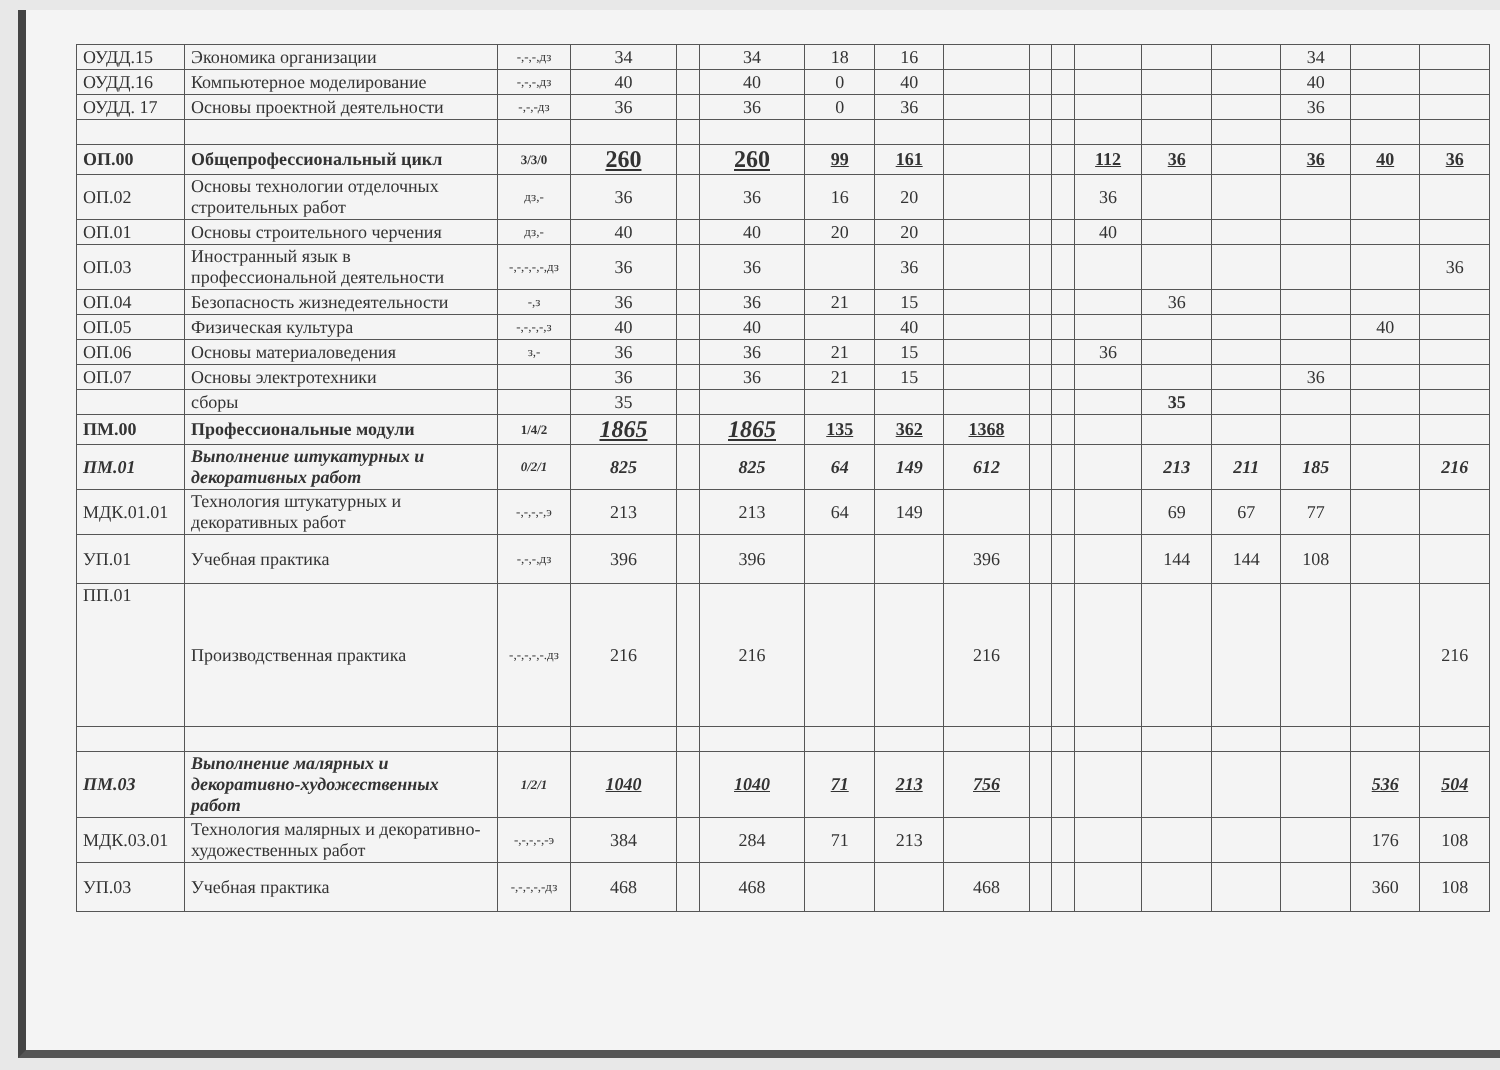| ОУДД.15 | Экономика организации | -,-,-,дз | 34 | | 34 | 18 | 16 | | | | | | | 34 | | |
| ОУДД.16 | Компьютерное моделирование | -,-,-,дз | 40 | | 40 | 0 | 40 | | | | | | | 40 | | |
| ОУДД. 17 | Основы проектной деятельности | -,-,-дз | 36 | | 36 | 0 | 36 | | | | | | | 36 | | |
| ОП.00 | Общепрофессиональный цикл | 3/3/0 | 260 | | 260 | 99 | 161 | | | | 112 | 36 | | 36 | 40 | 36 |
| ОП.02 | Основы технологии отделочных строительных работ | дз,- | 36 | | 36 | 16 | 20 | | | | 36 | | | | | |
| ОП.01 | Основы строительного черчения | дз,- | 40 | | 40 | 20 | 20 | | | | 40 | | | | | |
| ОП.03 | Иностранный язык в профессиональной деятельности | -,-,-,-,-,дз | 36 | | 36 | | 36 | | | | | | | | | 36 |
| ОП.04 | Безопасность жизнедеятельности | -,з | 36 | | 36 | 21 | 15 | | | | | 36 | | | | |
| ОП.05 | Физическая культура | -,-,-,-,з | 40 | | 40 | | 40 | | | | | | | | 40 | |
| ОП.06 | Основы материаловедения | з,- | 36 | | 36 | 21 | 15 | | | | 36 | | | | | |
| ОП.07 | Основы электротехники | | 36 | | 36 | 21 | 15 | | | | | | | 36 | | |
| | сборы | | 35 | | | | | | | | | 35 | | | | |
| ПМ.00 | Профессиональные модули | 1/4/2 | 1865 | | 1865 | 135 | 362 | 1368 | | | | | | | | |
| ПМ.01 | Выполнение штукатурных и декоративных работ | 0/2/1 | 825 | | 825 | 64 | 149 | 612 | | | | 213 | 211 | 185 | | 216 |
| МДК.01.01 | Технология штукатурных и декоративных работ | -,-,-,-,э | 213 | | 213 | 64 | 149 | | | | | 69 | 67 | 77 | | |
| УП.01 | Учебная практика | -,-,-,дз | 396 | | 396 | | | 396 | | | | 144 | 144 | 108 | | |
| ПП.01 | Производственная практика | -,-,-,-,-.дз | 216 | | 216 | | | 216 | | | | | | | | 216 |
| ПМ.03 | Выполнение малярных и декоративно-художественных работ | 1/2/1 | 1040 | | 1040 | 71 | 213 | 756 | | | | | | | 536 | 504 |
| МДК.03.01 | Технология малярных и декоративно-художественных работ | -,-,-,-,-э | 384 | | 284 | 71 | 213 | | | | | | | | 176 | 108 |
| УП.03 | Учебная практика | -,-,-,-,-дз | 468 | | 468 | | | 468 | | | | | | | 360 | 108 |